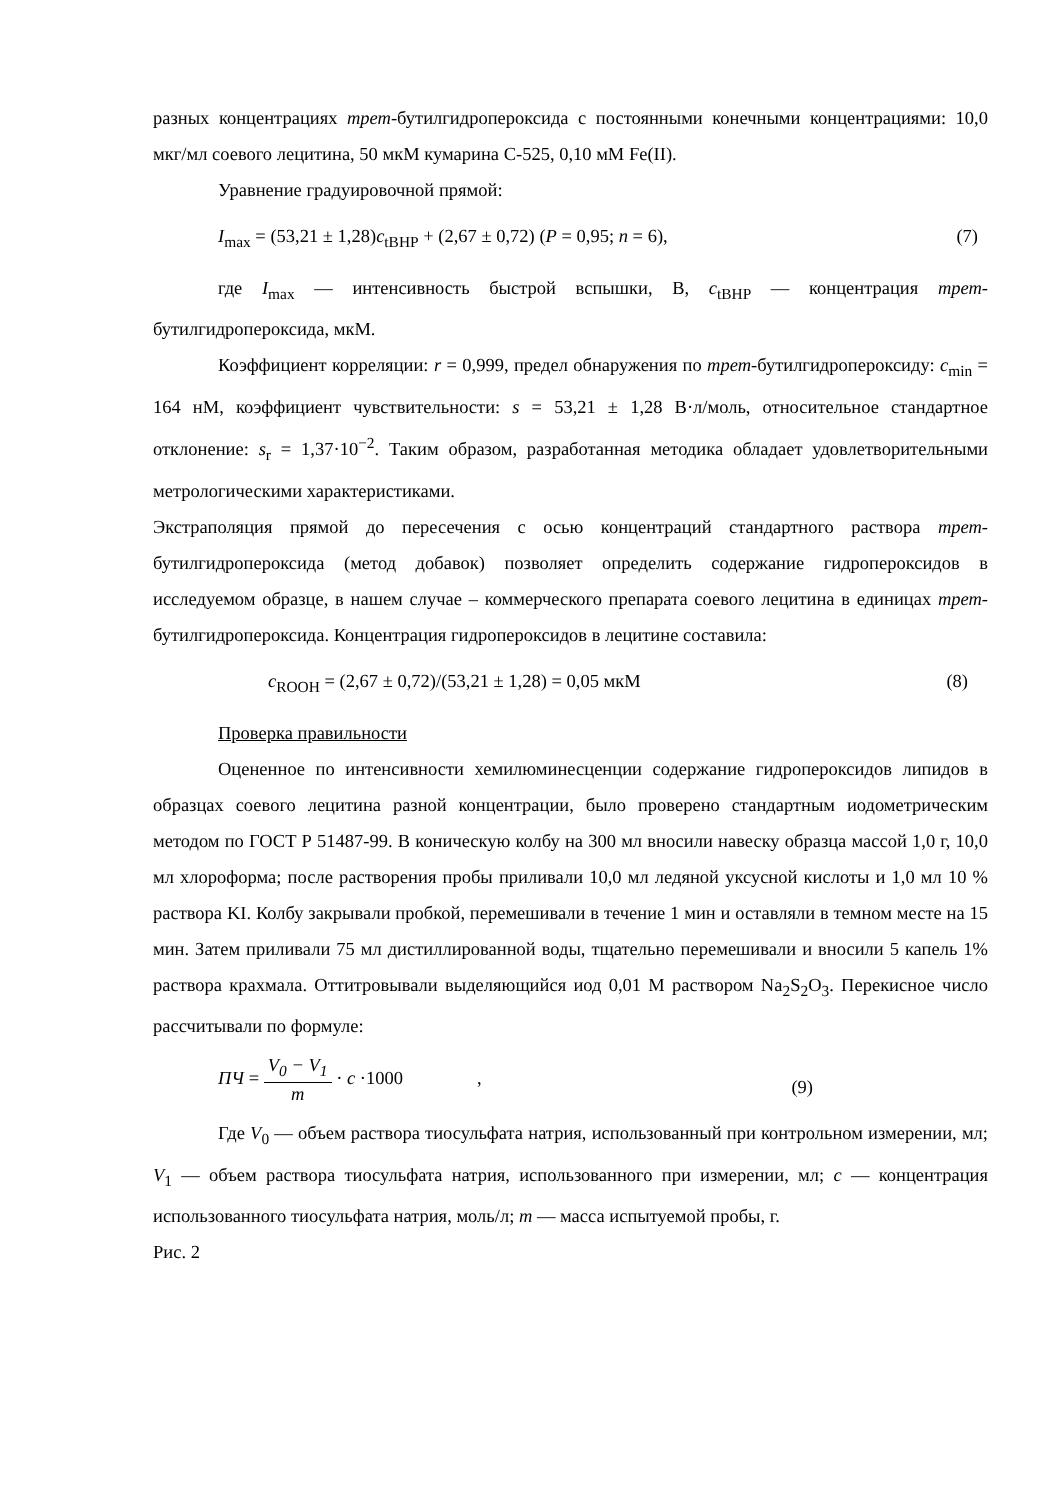разных концентрациях трет-бутилгидропероксида с постоянными конечными концентрациями: 10,0 мкг/мл соевого лецитина, 50 мкМ кумарина С-525, 0,10 мМ Fe(II).
Уравнение градуировочной прямой:
I<sub>max</sub> = (53,21 ± 1,28)c<sub>tBHP</sub> + (2,67 ± 0,72) (P = 0,95; n = 6), (7)
где I<sub>max</sub> — интенсивность быстрой вспышки, В, c<sub>tBHP</sub> — концентрация трет-бутилгидропероксида, мкМ.
Коэффициент корреляции: r = 0,999, предел обнаружения по трет-бутилгидропероксиду: c<sub>min</sub> = 164 нМ, коэффициент чувствительности: s = 53,21 ± 1,28 В·л/моль, относительное стандартное отклонение: s<sub>r</sub> = 1,37·10<sup>−2</sup>. Таким образом, разработанная методика обладает удовлетворительными метрологическими характеристиками.
Экстраполяция прямой до пересечения с осью концентраций стандартного раствора трет-бутилгидропероксида (метод добавок) позволяет определить содержание гидропероксидов в исследуемом образце, в нашем случае – коммерческого препарата соевого лецитина в единицах трет-бутилгидропероксида. Концентрация гидропероксидов в лецитине составила:
c<sub>ROOH</sub> = (2,67 ± 0,72)/(53,21 ± 1,28) = 0,05 мкМ (8)
Проверка правильности
Оцененное по интенсивности хемилюминесценции содержание гидропероксидов липидов в образцах соевого лецитина разной концентрации, было проверено стандартным иодометрическим методом по ГОСТ Р 51487-99. В коническую колбу на 300 мл вносили навеску образца массой 1,0 г, 10,0 мл хлороформа; после растворения пробы приливали 10,0 мл ледяной уксусной кислоты и 1,0 мл 10 % раствора KI. Колбу закрывали пробкой, перемешивали в течение 1 мин и оставляли в темном месте на 15 мин. Затем приливали 75 мл дистиллированной воды, тщательно перемешивали и вносили 5 капель 1% раствора крахмала. Оттитровывали выделяющийся иод 0,01 М раствором Na<sub>2</sub>S<sub>2</sub>O<sub>3</sub>. Перекисное число рассчитывали по формуле:
ПЧ = V<sub>0</sub> − V<sub>1</sub> m · c ·1000 , (9)
Где V<sub>0</sub> — объем раствора тиосульфата натрия, использованный при контрольном измерении, мл; V<sub>1</sub> — объем раствора тиосульфата натрия, использованного при измерении, мл; c — концентрация использованного тиосульфата натрия, моль/л; m — масса испытуемой пробы, г.
Рис. 2